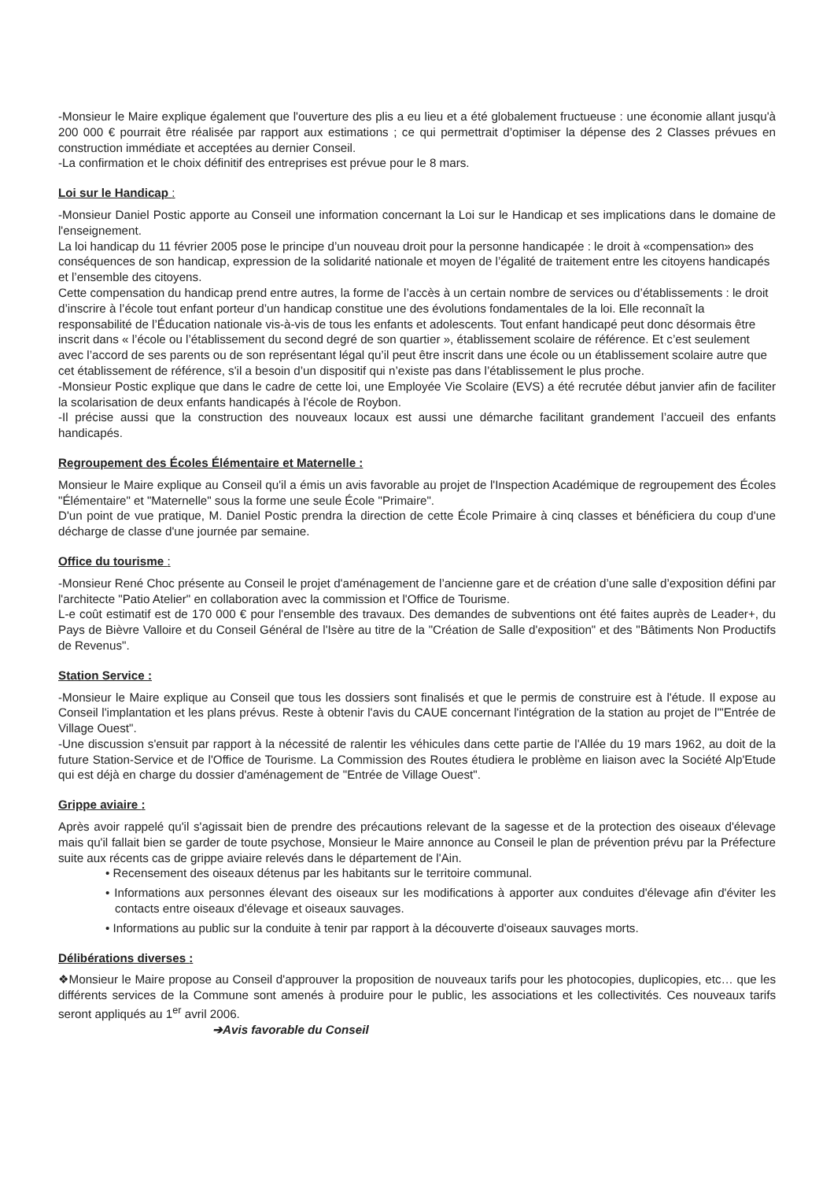-Monsieur le Maire explique également que l'ouverture des plis a eu lieu et a été globalement fructueuse : une économie allant jusqu'à 200 000 € pourrait être réalisée par rapport aux estimations ; ce qui permettrait d’optimiser la dépense des 2 Classes prévues en construction immédiate et acceptées au dernier Conseil.
-La confirmation et le choix définitif des entreprises est prévue pour le 8 mars.
Loi sur le Handicap :
-Monsieur Daniel Postic apporte au Conseil une information concernant la Loi sur le Handicap et ses implications dans le domaine de l'enseignement.
La loi handicap du 11 février 2005 pose le principe d’un nouveau droit pour la personne handicapée : le droit à «compensation» des conséquences de son handicap, expression de la solidarité nationale et moyen de l’égalité de traitement entre les citoyens handicapés et l’ensemble des citoyens.
Cette compensation du handicap prend entre autres, la forme de l’accès à un certain nombre de services ou d’établissements : le droit d’inscrire à l’école tout enfant porteur d’un handicap constitue une des évolutions fondamentales de la loi. Elle reconnaît la responsabilité de l’Éducation nationale vis-à-vis de tous les enfants et adolescents. Tout enfant handicapé peut donc désormais être inscrit dans « l’école ou l’établissement du second degré de son quartier », établissement scolaire de référence. Et c’est seulement avec l’accord de ses parents ou de son représentant légal qu’il peut être inscrit dans une école ou un établissement scolaire autre que cet établissement de référence, s'il a besoin d’un dispositif qui n’existe pas dans l’établissement le plus proche.
-Monsieur Postic explique que dans le cadre de cette loi, une Employée Vie Scolaire (EVS) a été recrutée début janvier afin de faciliter la scolarisation de deux enfants handicapés à l'école de Roybon.
-Il précise aussi que la construction des nouveaux locaux est aussi une démarche facilitant grandement l’accueil des enfants handicapés.
Regroupement des Écoles Élémentaire et Maternelle :
Monsieur le Maire explique au Conseil qu'il a émis un avis favorable au projet de l'Inspection Académique de regroupement des Écoles "Élémentaire" et "Maternelle" sous la forme une seule École "Primaire".
D'un point de vue pratique, M. Daniel Postic prendra la direction de cette École Primaire à cinq classes et bénéficiera du coup d'une décharge de classe d'une journée par semaine.
Office du tourisme :
-Monsieur René Choc présente au Conseil le projet d'aménagement de l’ancienne gare et de création d’une salle d’exposition défini par l'architecte "Patio Atelier" en collaboration avec la commission et l'Office de Tourisme.
L-e coût estimatif est de 170 000 € pour l'ensemble des travaux. Des demandes de subventions ont été faites auprès de Leader+, du Pays de Bièvre Valloire et du Conseil Général de l'Isère au titre de la "Création de Salle d'exposition" et des "Bâtiments Non Productifs de Revenus".
Station Service :
-Monsieur le Maire explique au Conseil que tous les dossiers sont finalisés et que le permis de construire est à l'étude. Il expose au Conseil l'implantation et les plans prévus. Reste à obtenir l'avis du CAUE concernant l'intégration de la station au projet de l'"Entrée de Village Ouest".
-Une discussion s'ensuit par rapport à la nécessité de ralentir les véhicules dans cette partie de l'Allée du 19 mars 1962, au doit de la future Station-Service et de l'Office de Tourisme. La Commission des Routes étudiera le problème en liaison avec la Société Alp'Etude qui est déjà en charge du dossier d'aménagement de "Entrée de Village Ouest".
Grippe aviaire :
Après avoir rappelé qu'il s'agissait bien de prendre des précautions relevant de la sagesse et de la protection des oiseaux d'élevage mais qu'il fallait bien se garder de toute psychose, Monsieur le Maire annonce au Conseil le plan de prévention prévu par la Préfecture suite aux récents cas de grippe aviaire relevés dans le département de l'Ain.
• Recensement des oiseaux détenus par les habitants sur le territoire communal.
• Informations aux personnes élevant des oiseaux sur les modifications à apporter aux conduites d'élevage afin d'éviter les contacts entre oiseaux d'élevage et oiseaux sauvages.
• Informations au public sur la conduite à tenir par rapport à la découverte d'oiseaux sauvages morts.
Délibérations diverses :
❖Monsieur le Maire propose au Conseil d'approuver la proposition de nouveaux tarifs pour les photocopies, duplicopies, etc… que les différents services de la Commune sont amenés à produire pour le public, les associations et les collectivités. Ces nouveaux tarifs seront appliqués au 1<sup>er</sup> avril 2006.
➔Avis favorable du Conseil